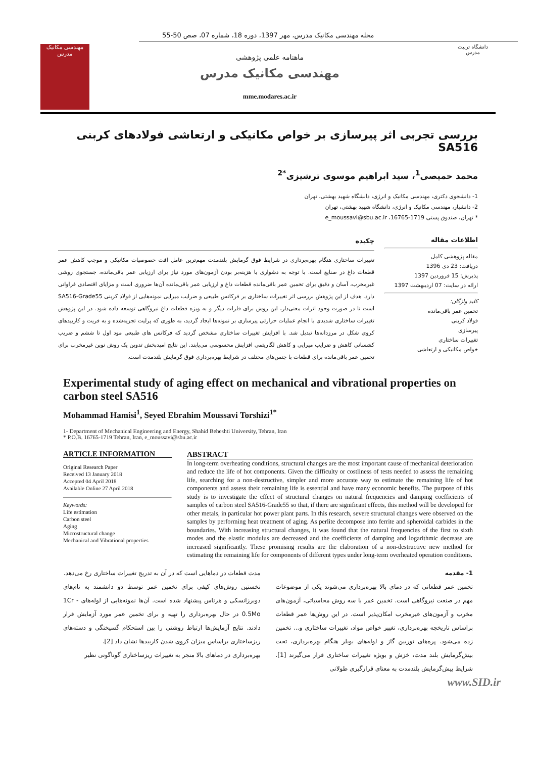مجله مهندسی مکانیک مدرس، مهر 1397، دوره 18، شماره 07، صص 50-55
مهندسی مکانیک مدرس
ماهنامه علمی پژوهشی
مهندسی مکانیک مدرس
mme.modares.ac.ir
دانشگاه تربیت مدرس
بررسی تجربی اثر پیرسازی بر خواص مکانیکی و ارتعاشی فولادهای کربنی SA516
محمد حمیصی<sup>1</sup>، سید ابراهیم موسوی ترشیزی<sup>*2</sup>
1- دانشجوی دکتری، مهندسی مکانیک و انرژی، دانشگاه شهید بهشتی، تهران
2- دانشیار، مهندسی مکانیک و انرژی، دانشگاه شهید بهشتی، تهران
* تهران، صندوق پستی 1719-16765، e_moussavi@sbu.ac.ir
اطلاعات مقاله
مقاله پژوهشی کامل
دریافت: 23 دی 1396
پذیرش: 15 فروردین 1397
ارائه در سایت: 07 اردیبهشت 1397
کلید واژگان:
تخمین عمر باقی‌مانده
فولاد کربنی
پیرسازی
تغییرات ساختاری
خواص مکانیکی و ارتعاشی
چکیده
تغییرات ساختاری هنگام بهره‌برداری در شرایط فوق گرمایش بلندمدت مهم‌ترین عامل افت خصوصیات مکانیکی و موجب کاهش عمر قطعات داغ در صنایع است. با توجه به دشواری یا هزینه‌بر بودن آزمون‌های مورد نیاز برای ارزیابی عمر باقی‌مانده، جستجوی روشی غیرمخرب، آسان و دقیق برای تخمین عمر باقی‌مانده قطعات داغ و ارزیابی عمر باقی‌مانده آن‌ها ضروری است و مزایای اقتصادی فراوانی دارد. هدف از این پژوهش بررسی اثر تغییرات ساختاری بر فرکانس طبیعی و ضرایب میرایی نمونه‌هایی از فولاد کربنی SA516-Grade55 است تا در صورت وجود اثرات معنی‌دار، این روش برای فلزات دیگر و به ویژه قطعات داغ نیروگاهی توسعه داده شود. در این پژوهش تغییرات ساختاری شدیدی با انجام عملیات حرارتی پیرسازی بر نمونه‌ها ایجاد گردید، به طوری که پرلیت تجزیه‌شده و به فریت و کاربیدهای کروی شکل در مرزدانه‌ها تبدیل شد. با افزایش تغییرات ساختاری مشخص گردید که فرکانس های طبیعی مود اول تا ششم و ضریب کشسانی کاهش و ضرایب میرایی و کاهش لگاریتمی افزایش محسوسی می‌یابند. این نتایج امیدبخش تدوین یک روش نوین غیرمخرب برای تخمین عمر باقی‌مانده برای قطعات با جنس‌های مختلف در شرایط بهره‌برداری فوق گرمایش بلندمدت است.
Experimental study of aging effect on mechanical and vibrational properties on carbon steel SA516
Mohammad Hamisi<sup>1</sup>, Seyed Ebrahim Moussavi Torshizi<sup>1*</sup>
1- Department of Mechanical Engineering and Energy, Shahid Beheshti University, Tehran, Iran
* P.O.B. 16765-1719 Tehran, Iran, e_moussavi@sbu.ac.ir
ARTICLE INFORMATION
Original Research Paper
Received 13 January 2018
Accepted 04 April 2018
Available Online 27 April 2018
Keywords:
Life estimation
Carbon steel
Aging
Microstructural change
Mechanical and Vibrational properties
ABSTRACT
In long-term overheating conditions, structural changes are the most important cause of mechanical deterioration and reduce the life of hot components. Given the difficulty or costliness of tests needed to assess the remaining life, searching for a non-destructive, simpler and more accurate way to estimate the remaining life of hot components and assess their remaining life is essential and have many economic benefits. The purpose of this study is to investigate the effect of structural changes on natural frequencies and damping coefficients of samples of carbon steel SA516-Grade55 so that, if there are significant effects, this method will be developed for other metals, in particular hot power plant parts. In this research, severe structural changes were observed on the samples by performing heat treatment of aging. As perlite decompose into ferrite and spheroidal carbides in the boundaries. With increasing structural changes, it was found that the natural frequencies of the first to sixth modes and the elastic modulus are decreased and the coefficients of damping and logarithmic decrease are increased significantly. These promising results are the elaboration of a non-destructive new method for estimating the remaining life for components of different types under long-term overheated operation conditions.
1- مقدمه
تخمین عمر قطعاتی که در دمای بالا بهره‌برداری می‌شوند یکی از موضوعات مهم در صنعت نیروگاهی است. تخمین عمر با سه روش محاسباتی، آزمون‌های مخرب و آزمون‌های غیرمخرب امکان‌پذیر است. در این روش‌ها عمر قطعات براساس تاریخچه بهره‌برداری، تغییر خواص مواد، تغییرات ساختاری و... تخمین زده می‌شود. پره‌های توربین گاز و لوله‌های بویلر هنگام بهره‌برداری، تحت بیش‌گرمایش بلند مدت، خزش و بویژه تغییرات ساختاری قرار می‌گیرند [1]. شرایط بیش‌گرمایش بلندمدت به معنای قرارگیری طولانی
مدت قطعات در دماهایی است که در آن به تدریج تغییرات ساختاری رخ می‌دهد.
نخستین روش‌های کیفی برای تخمین عمر توسط دو دانشمند به نام‌های دوبرزانسکی و هرناس پیشنهاد شده است. آن‌ها نمونه‌هایی از لوله‌های 1Cr - 0.5Mo در حال بهره‌برداری را تهیه و برای تخمین عمر مورد آزمایش قرار دادند. نتایج آزمایش‌ها ارتباط روشنی را بین استحکام گسیختگی و دسته‌های ریزساختاری براساس میزان کروی شدن کاربیدها نشان داد [2].
بهره‌برداری در دماهای بالا منجر به تغییرات ریزساختاری گوناگونی نظیر
www.SID.ir